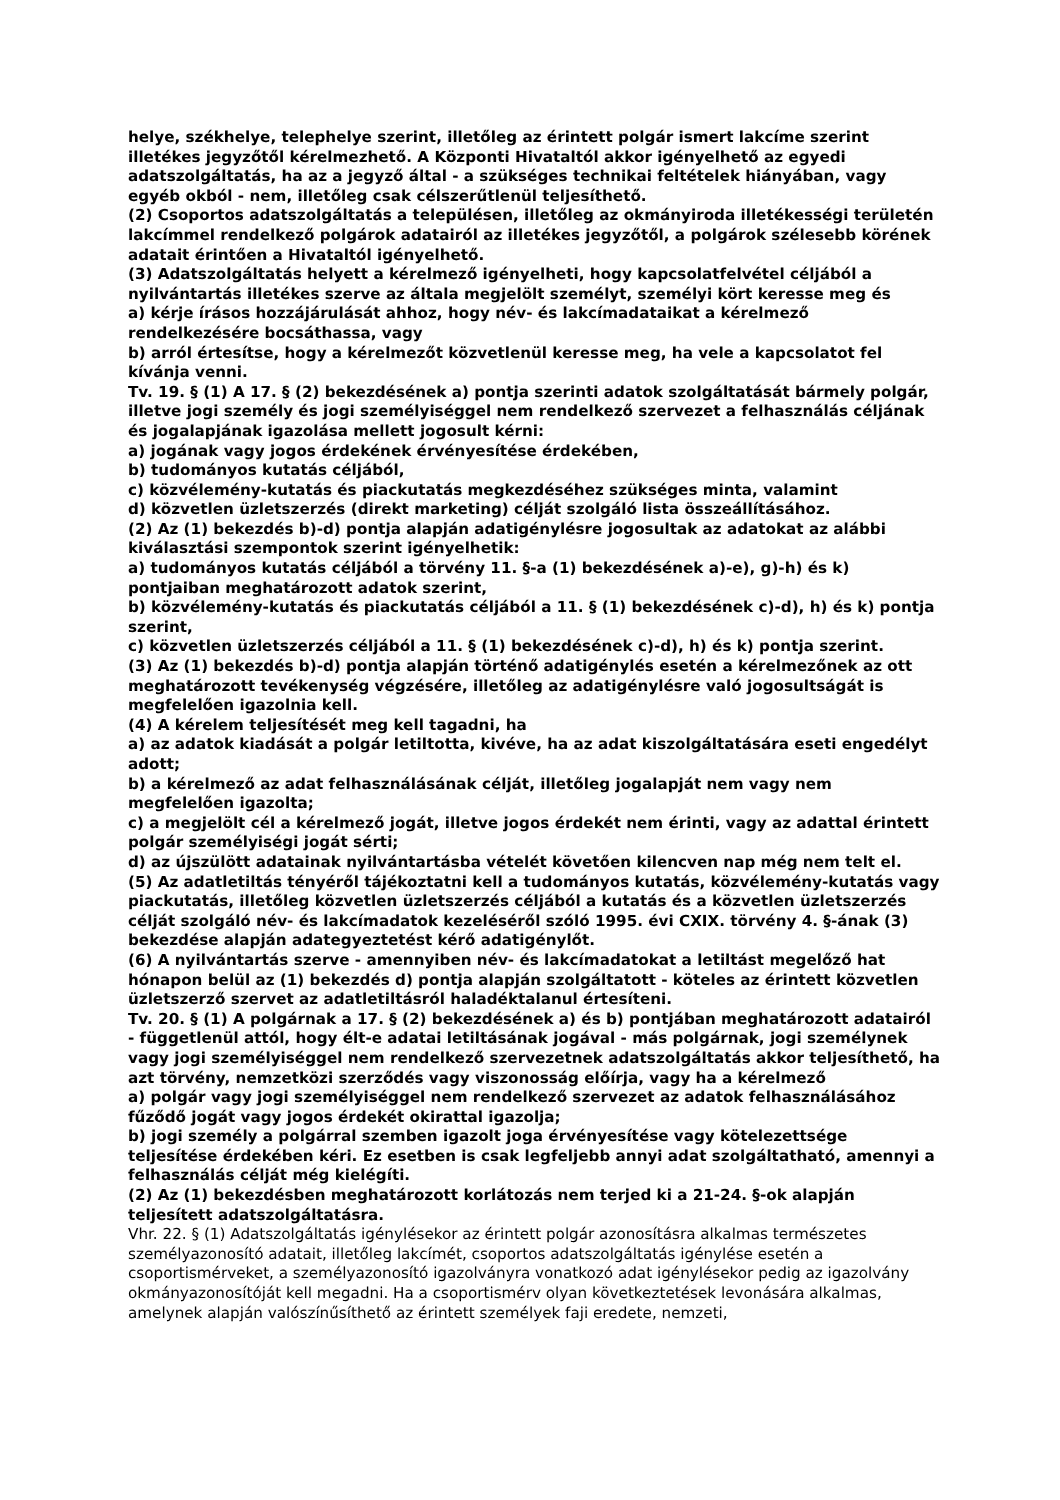helye, székhelye, telephelye szerint, illetőleg az érintett polgár ismert lakcíme szerint illetékes jegyzőtől kérelmezhető. A Központi Hivataltól akkor igényelhető az egyedi adatszolgáltatás, ha az a jegyző által - a szükséges technikai feltételek hiányában, vagy egyéb okból - nem, illetőleg csak célszerűtlenül teljesíthető.
(2) Csoportos adatszolgáltatás a településen, illetőleg az okmányiroda illetékességi területén lakcímmel rendelkező polgárok adatairól az illetékes jegyzőtől, a polgárok szélesebb körének adatait érintően a Hivataltól igényelhető.
(3) Adatszolgáltatás helyett a kérelmező igényelheti, hogy kapcsolatfelvétel céljából a nyilvántartás illetékes szerve az általa megjelölt személyt, személyi kört keresse meg és
a) kérje írásos hozzájárulását ahhoz, hogy név- és lakcímadataikat a kérelmező rendelkezésére bocsáthassa, vagy
b) arról értesítse, hogy a kérelmezőt közvetlenül keresse meg, ha vele a kapcsolatot fel kívánja venni.
Tv. 19. § (1) A 17. § (2) bekezdésének a) pontja szerinti adatok szolgáltatását bármely polgár, illetve jogi személy és jogi személyiséggel nem rendelkező szervezet a felhasználás céljának és jogalapjának igazolása mellett jogosult kérni:
a) jogának vagy jogos érdekének érvényesítése érdekében,
b) tudományos kutatás céljából,
c) közvélemény-kutatás és piackutatás megkezdéséhez szükséges minta, valamint
d) közvetlen üzletszerzés (direkt marketing) célját szolgáló lista összeállításához.
(2) Az (1) bekezdés b)-d) pontja alapján adatigénylésre jogosultak az adatokat az alábbi kiválasztási szempontok szerint igényelhetik:
a) tudományos kutatás céljából a törvény 11. §-a (1) bekezdésének a)-e), g)-h) és k) pontjaiban meghatározott adatok szerint,
b) közvélemény-kutatás és piackutatás céljából a 11. § (1) bekezdésének c)-d), h) és k) pontja szerint,
c) közvetlen üzletszerzés céljából a 11. § (1) bekezdésének c)-d), h) és k) pontja szerint.
(3) Az (1) bekezdés b)-d) pontja alapján történő adatigénylés esetén a kérelmezőnek az ott meghatározott tevékenység végzésére, illetőleg az adatigénylésre való jogosultságát is megfelelően igazolnia kell.
(4) A kérelem teljesítését meg kell tagadni, ha
a) az adatok kiadását a polgár letiltotta, kivéve, ha az adat kiszolgáltatására eseti engedélyt adott;
b) a kérelmező az adat felhasználásának célját, illetőleg jogalapját nem vagy nem megfelelően igazolta;
c) a megjelölt cél a kérelmező jogát, illetve jogos érdekét nem érinti, vagy az adattal érintett polgár személyiségi jogát sérti;
d) az újszülött adatainak nyilvántartásba vételét követően kilencven nap még nem telt el.
(5) Az adatletiltás tényéről tájékoztatni kell a tudományos kutatás, közvélemény-kutatás vagy piackutatás, illetőleg közvetlen üzletszerzés céljából a kutatás és a közvetlen üzletszerzés célját szolgáló név- és lakcímadatok kezeléséről szóló 1995. évi CXIX. törvény 4. §-ának (3) bekezdése alapján adategyeztetést kérő adatigénylőt.
(6) A nyilvántartás szerve - amennyiben név- és lakcímadatokat a letiltást megelőző hat hónapon belül az (1) bekezdés d) pontja alapján szolgáltatott - köteles az érintett közvetlen üzletszerző szervet az adatletiltásról haladéktalanul értesíteni.
Tv. 20. § (1) A polgárnak a 17. § (2) bekezdésének a) és b) pontjában meghatározott adatairól - függetlenül attól, hogy élt-e adatai letiltásának jogával - más polgárnak, jogi személynek vagy jogi személyiséggel nem rendelkező szervezetnek adatszolgáltatás akkor teljesíthető, ha azt törvény, nemzetközi szerződés vagy viszonosság előírja, vagy ha a kérelmező
a) polgár vagy jogi személyiséggel nem rendelkező szervezet az adatok felhasználásához fűződő jogát vagy jogos érdekét okirattal igazolja;
b) jogi személy a polgárral szemben igazolt joga érvényesítése vagy kötelezettsége teljesítése érdekében kéri. Ez esetben is csak legfeljebb annyi adat szolgáltatható, amennyi a felhasználás célját még kielégíti.
(2) Az (1) bekezdésben meghatározott korlátozás nem terjed ki a 21-24. §-ok alapján teljesített adatszolgáltatásra.
Vhr. 22. § (1) Adatszolgáltatás igénylésekor az érintett polgár azonosításra alkalmas természetes személyazonosító adatait, illetőleg lakcímét, csoportos adatszolgáltatás igénylése esetén a csoportismérveket, a személyazonosító igazolványra vonatkozó adat igénylésekor pedig az igazolvány okmányazonosítóját kell megadni. Ha a csoportismérv olyan következtetések levonására alkalmas, amelynek alapján valószínűsíthető az érintett személyek faji eredete, nemzeti,